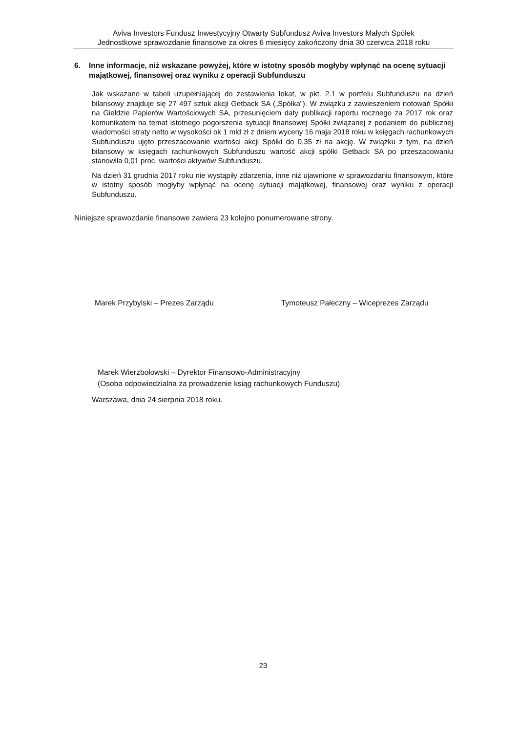Aviva Investors Fundusz Inwestycyjny Otwarty Subfundusz Aviva Investors Małych Spółek
Jednostkowe sprawozdanie finansowe za okres 6 miesięcy zakończony dnia 30 czerwca 2018 roku
6. Inne informacje, niż wskazane powyżej, które w istotny sposób mogłyby wpłynąć na ocenę sytuacji majątkowej, finansowej oraz wyniku z operacji Subfunduszu
Jak wskazano w tabeli uzupełniającej do zestawienia lokat, w pkt. 2.1 w portfelu Subfunduszu na dzień bilansowy znajduje się 27 497 sztuk akcji Getback SA („Spółka”). W związku z zawieszeniem notowań Spółki na Giełdzie Papierów Wartościowych SA, przesunięciem daty publikacji raportu rocznego za 2017 rok oraz komunikatem na temat istotnego pogorszenia sytuacji finansowej Spółki związanej z podaniem do publicznej wiadomości straty netto w wysokości ok 1 mld zł z dniem wyceny 16 maja 2018 roku w księgach rachunkowych Subfunduszu ujęto przeszacowanie wartości akcji Spółki do 0,35 zł na akcję. W związku z tym, na dzień bilansowy w księgach rachunkowych Subfunduszu wartość akcji spółki Getback SA po przeszacowaniu stanowiła 0,01 proc. wartości aktywów Subfunduszu.
Na dzień 31 grudnia 2017 roku nie wystąpiły zdarzenia, inne niż ujawnione w sprawozdaniu finansowym, które w istotny sposób mogłyby wpłynąć na ocenę sytuacji majątkowej, finansowej oraz wyniku z operacji Subfunduszu.
Niniejsze sprawozdanie finansowe zawiera 23 kolejno ponumerowane strony.
Marek Przybylski – Prezes Zarządu
Tymoteusz Pałeczny – Wiceprezes Zarządu
Marek Wierzbołowski – Dyrektor Finansowo-Administracyjny
(Osoba odpowiedzialna za prowadzenie ksiąg rachunkowych Funduszu)
Warszawa, dnia 24 sierpnia 2018 roku.
23